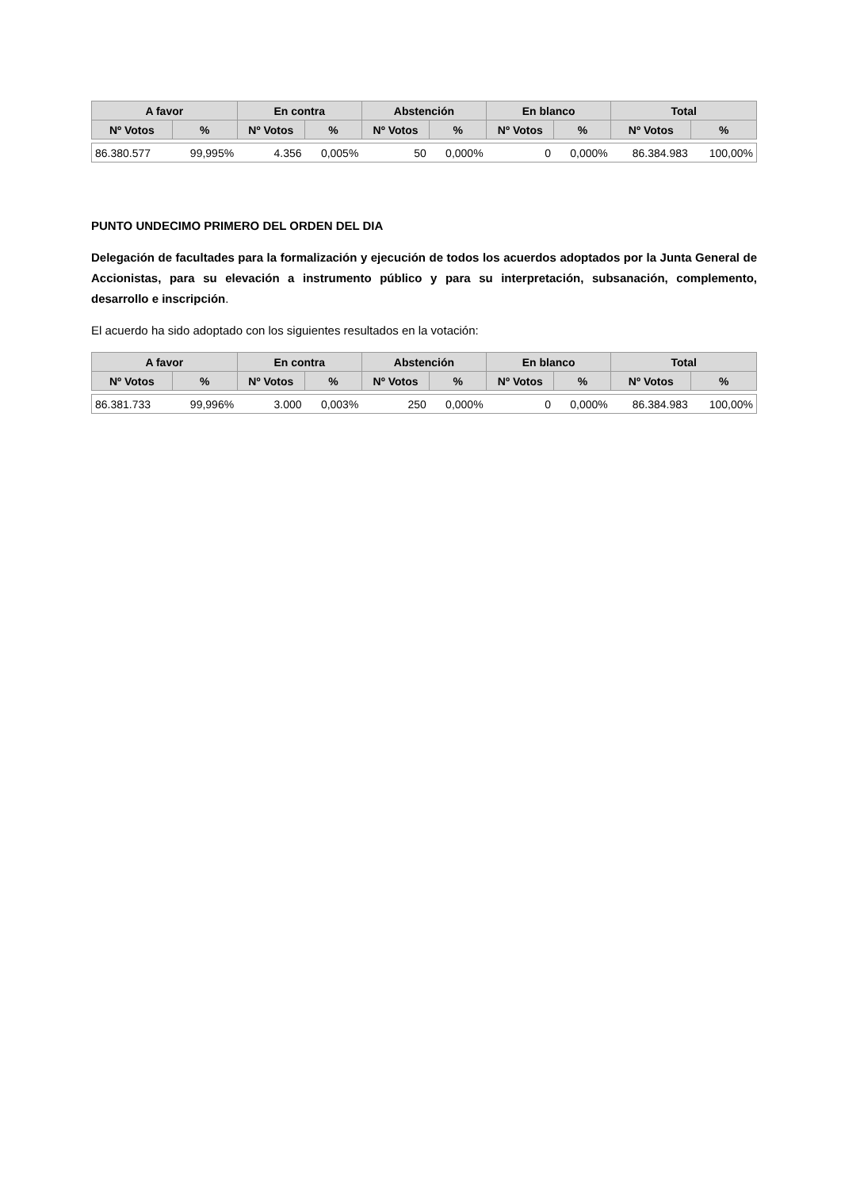| A favor | | En contra | | Abstención | | En blanco | | Total | |
| --- | --- | --- | --- | --- | --- | --- | --- | --- | --- |
| Nº Votos | % | Nº Votos | % | Nº Votos | % | Nº Votos | % | Nº Votos | % |
| 86.380.577 | 99,995% | 4.356 | 0,005% | 50 | 0,000% | 0 | 0,000% | 86.384.983 | 100,00% |
PUNTO UNDECIMO PRIMERO DEL ORDEN DEL DIA
Delegación de facultades para la formalización y ejecución de todos los acuerdos adoptados por la Junta General de Accionistas, para su elevación a instrumento público y para su interpretación, subsanación, complemento, desarrollo e inscripción.
El acuerdo ha sido adoptado con los siguientes resultados en la votación:
| A favor | | En contra | | Abstención | | En blanco | | Total | |
| --- | --- | --- | --- | --- | --- | --- | --- | --- | --- |
| Nº Votos | % | Nº Votos | % | Nº Votos | % | Nº Votos | % | Nº Votos | % |
| 86.381.733 | 99,996% | 3.000 | 0,003% | 250 | 0,000% | 0 | 0,000% | 86.384.983 | 100,00% |